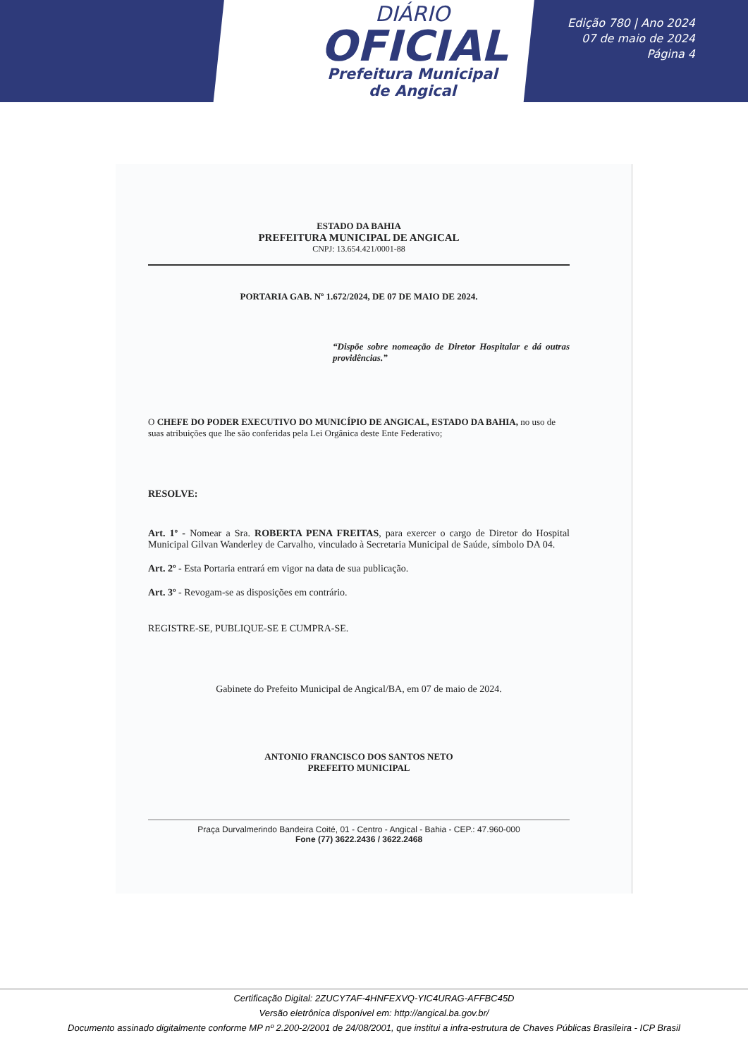DIÁRIO
OFICIAL
Prefeitura Municipal
de Angical
Edição 780 | Ano 2024
07 de maio de 2024
Página 4
ESTADO DA BAHIA
PREFEITURA MUNICIPAL DE ANGICAL
CNPJ: 13.654.421/0001-88
PORTARIA GAB. Nº 1.672/2024, DE 07 DE MAIO DE 2024.
“Dispõe sobre nomeação de Diretor Hospitalar e dá outras providências.”
O CHEFE DO PODER EXECUTIVO DO MUNICÍPIO DE ANGICAL, ESTADO DA BAHIA, no uso de suas atribuições que lhe são conferidas pela Lei Orgânica deste Ente Federativo;
RESOLVE:
Art. 1º - Nomear a Sra. ROBERTA PENA FREITAS, para exercer o cargo de Diretor do Hospital Municipal Gilvan Wanderley de Carvalho, vinculado à Secretaria Municipal de Saúde, símbolo DA 04.
Art. 2º - Esta Portaria entrará em vigor na data de sua publicação.
Art. 3º - Revogam-se as disposições em contrário.
REGISTRE-SE, PUBLIQUE-SE E CUMPRA-SE.
Gabinete do Prefeito Municipal de Angical/BA, em 07 de maio de 2024.
ANTONIO FRANCISCO DOS SANTOS NETO
PREFEITO MUNICIPAL
Praça Durvalmerindo Bandeira Coité, 01 - Centro - Angical - Bahia - CEP.: 47.960-000
Fone (77) 3622.2436 / 3622.2468
Certificação Digital: 2ZUCY7AF-4HNFEXVQ-YIC4URAG-AFFBC45D
Versão eletrônica disponível em: http://angical.ba.gov.br/
Documento assinado digitalmente conforme MP nº 2.200-2/2001 de 24/08/2001, que institui a infra-estrutura de Chaves Públicas Brasileira - ICP Brasil